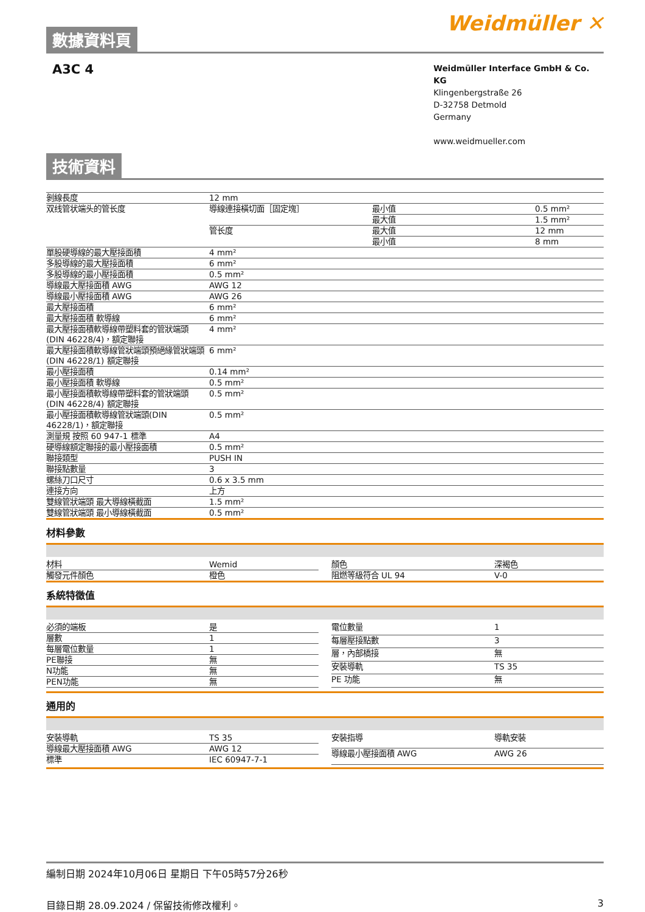數據資料頁
Weidmüller ✕
A3C 4
Weidmüller Interface GmbH & Co. KG
Klingenbergstraße 26
D-32758 Detmold
Germany
www.weidmueller.com
技術資料
| 剝線長度 | 12 mm | | |
| 双线管状端头的管长度 | 導線連接橫切面［固定塊］ | 最小值 | 0.5 mm² |
| | | 最大值 | 1.5 mm² |
| | 管长度 | 最大值 | 12 mm |
| | | 最小值 | 8 mm |
| 單股硬導線的最大壓接面積 | 4 mm² | | |
| 多股導線的最大壓接面積 | 6 mm² | | |
| 多股導線的最小壓接面積 | 0.5 mm² | | |
| 導線最大壓接面積 AWG | AWG 12 | | |
| 導線最小壓接面積 AWG | AWG 26 | | |
| 最大壓接面積 | 6 mm² | | |
| 最大壓接面積 軟導線 | 6 mm² | | |
| 最大壓接面積軟導線帶塑料套的管狀端頭 (DIN 46228/4)，額定聯接 | 4 mm² | | |
| 最大壓接面積軟導線管狀端頭預絕緣管狀端頭(DIN 46228/1) 額定聯接 | 6 mm² | | |
| 最小壓接面積 | 0.14 mm² | | |
| 最小壓接面積 軟導線 | 0.5 mm² | | |
| 最小壓接面積軟導線帶塑料套的管狀端頭 (DIN 46228/4) 額定聯接 | 0.5 mm² | | |
| 最小壓接面積軟導線管狀端頭(DIN 46228/1)，額定聯接 | 0.5 mm² | | |
| 測量規 按照 60 947-1 標準 | A4 | | |
| 硬導線額定聯接的最小壓接面積 | 0.5 mm² | | |
| 聯接類型 | PUSH IN | | |
| 聯接點數量 | 3 | | |
| 螺絲刀口尺寸 | 0.6 x 3.5 mm | | |
| 連接方向 | 上方 | | |
| 雙線管狀端頭 最大導線橫截面 | 1.5 mm² | | |
| 雙線管狀端頭 最小導線橫截面 | 0.5 mm² | | |
材料參數
| 材料 | Wemid |
| 觸發元件顏色 | 橙色 |
| 顏色 | 深褐色 |
| 阻燃等級符合 UL 94 | V-0 |
系統特徵值
| 必須的端板 | 是 |
| 層數 | 1 |
| 每層電位數量 | 1 |
| PE聯接 | 無 |
| N功能 | 無 |
| PEN功能 | 無 |
| 電位數量 | 1 |
| 每層壓接點數 | 3 |
| 層，內部橋接 | 無 |
| 安裝導軌 | TS 35 |
| PE 功能 | 無 |
通用的
| 安裝導軌 | TS 35 |
| 導線最大壓接面積 AWG | AWG 12 |
| 標準 | IEC 60947-7-1 |
| 安裝指導 | 導軌安裝 |
| 導線最小壓接面積 AWG | AWG 26 |
編制日期 2024年10月06日 星期日 下午05時57分26秒
目錄日期 28.09.2024 / 保留技術修改權利。 3